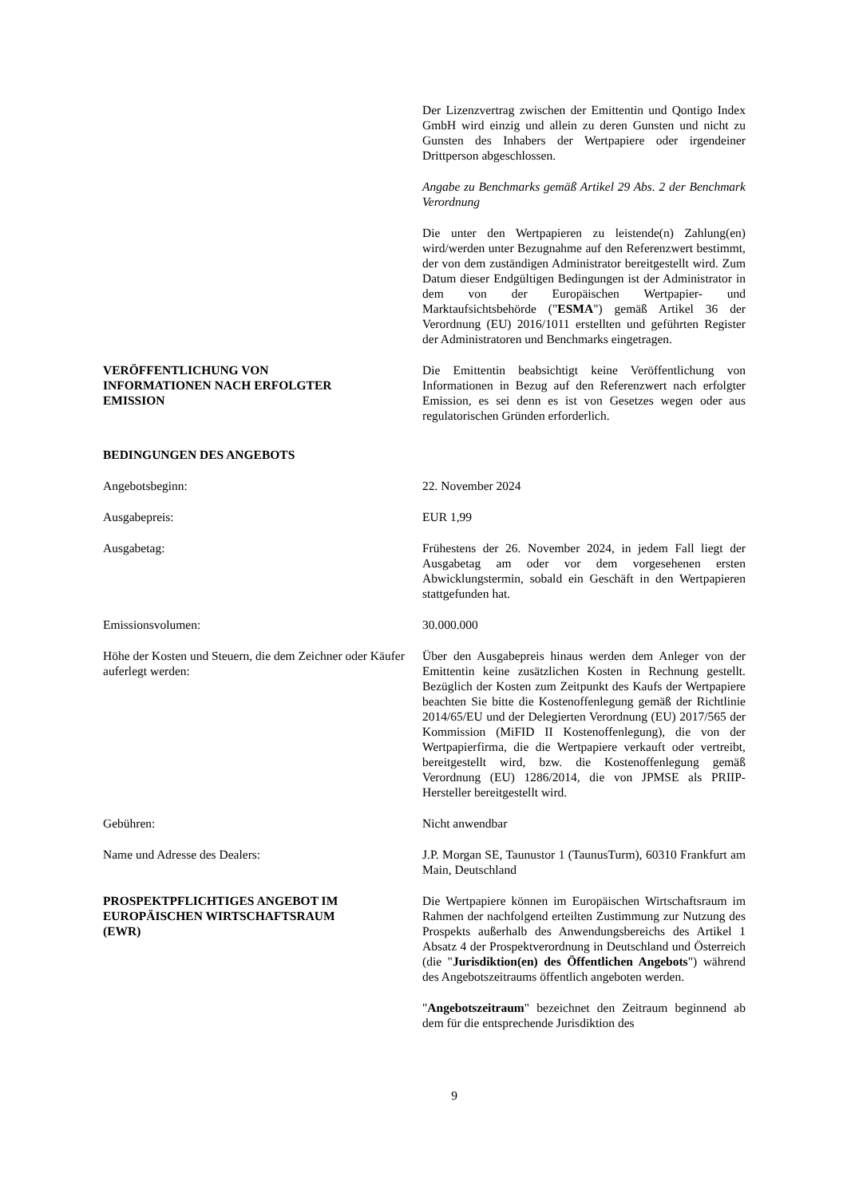Der Lizenzvertrag zwischen der Emittentin und Qontigo Index GmbH wird einzig und allein zu deren Gunsten und nicht zu Gunsten des Inhabers der Wertpapiere oder irgendeiner Drittperson abgeschlossen.
Angabe zu Benchmarks gemäß Artikel 29 Abs. 2 der Benchmark Verordnung
Die unter den Wertpapieren zu leistende(n) Zahlung(en) wird/werden unter Bezugnahme auf den Referenzwert bestimmt, der von dem zuständigen Administrator bereitgestellt wird. Zum Datum dieser Endgültigen Bedingungen ist der Administrator in dem von der Europäischen Wertpapier- und Marktaufsichtsbehörde ("ESMA") gemäß Artikel 36 der Verordnung (EU) 2016/1011 erstellten und geführten Register der Administratoren und Benchmarks eingetragen.
VERÖFFENTLICHUNG VON
INFORMATIONEN NACH ERFOLGTER
EMISSION
Die Emittentin beabsichtigt keine Veröffentlichung von Informationen in Bezug auf den Referenzwert nach erfolgter Emission, es sei denn es ist von Gesetzes wegen oder aus regulatorischen Gründen erforderlich.
BEDINGUNGEN DES ANGEBOTS
Angebotsbeginn: 22. November 2024
Ausgabepreis: EUR 1,99
Ausgabetag: Frühestens der 26. November 2024, in jedem Fall liegt der Ausgabetag am oder vor dem vorgesehenen ersten Abwicklungstermin, sobald ein Geschäft in den Wertpapieren stattgefunden hat.
Emissionsvolumen: 30.000.000
Höhe der Kosten und Steuern, die dem Zeichner oder Käufer auferlegt werden:
Über den Ausgabepreis hinaus werden dem Anleger von der Emittentin keine zusätzlichen Kosten in Rechnung gestellt. Bezüglich der Kosten zum Zeitpunkt des Kaufs der Wertpapiere beachten Sie bitte die Kostenoffenlegung gemäß der Richtlinie 2014/65/EU und der Delegierten Verordnung (EU) 2017/565 der Kommission (MiFID II Kostenoffenlegung), die von der Wertpapierfirma, die die Wertpapiere verkauft oder vertreibt, bereitgestellt wird, bzw. die Kostenoffenlegung gemäß Verordnung (EU) 1286/2014, die von JPMSE als PRIIP-Hersteller bereitgestellt wird.
Gebühren: Nicht anwendbar
Name und Adresse des Dealers: J.P. Morgan SE, Taunustor 1 (TaunusTurm), 60310 Frankfurt am Main, Deutschland
PROSPEKTPFLICHTIGES ANGEBOT IM
EUROPÄISCHEN WIRTSCHAFTSRAUM
(EWR)
Die Wertpapiere können im Europäischen Wirtschaftsraum im Rahmen der nachfolgend erteilten Zustimmung zur Nutzung des Prospekts außerhalb des Anwendungsbereichs des Artikel 1 Absatz 4 der Prospektverordnung in Deutschland und Österreich (die "Jurisdiktion(en) des Öffentlichen Angebots") während des Angebotszeitraums öffentlich angeboten werden.
"Angebotszeitraum" bezeichnet den Zeitraum beginnend ab dem für die entsprechende Jurisdiktion des
9